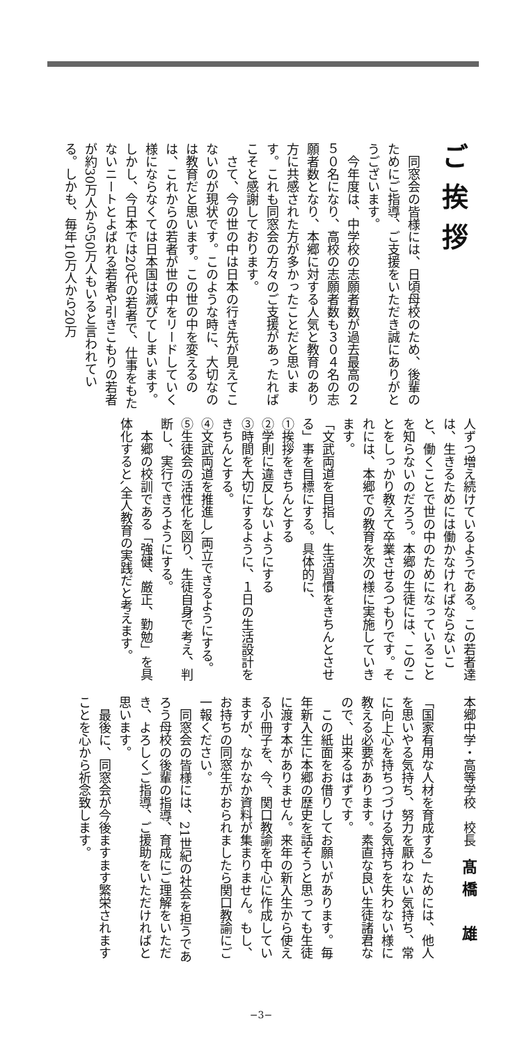ご挨拶
同窓会の皆様には、日頃母校のため、後輩のためにご指導、ご支援をいただき誠にありがとうございます。
今年度は、中学校の志願者数が過去最高の２５０名になり、高校の志願者数も３０４名の志願者数となり、本郷に対する人気と教育のあり方に共感された方が多かったことだと思います。これも同窓会の方々のご支援があったればこそと感謝しております。
さて、今の世の中は日本の行き先が見えてこないのが現状です。このような時に、大切なのは教育だと思います。この世の中を変えるのは、これからの若者が世の中をリードしていく様にならなくては日本国は滅びてしまいます。しかし、今日本では20代の若者で、仕事をもたないニートとよばれる若者や引きこもりの若者が約30万人から50万人もいると言われている。しかも、毎年10万人から20万
人ずつ増え続けているようである。この若者達は、生きるためには働かなければならないこと、働くことで世の中のためになっていることを知らないのだろう。本郷の生徒には、このことをしっかり教えて卒業させるつもりです。それには、本郷での教育を次の様に実施していきます。
「文武両道を目指し、生活習慣をきちんとさせる」事を目標にする。具体的に、
①挨拶をきちんとする
②学則に違反しないようにする
③時間を大切にするように、１日の生活設計をきちんとする。
④文武両道を推進し､両立できるようにする。
⑤生徒会の活性化を図り、生徒自身で考え、判断し、実行できろようにする。
本郷の校訓である「強健、厳正、勤勉」を具体化すると､全人教育の実践だと考えます。
本郷中学・高等学校　校長　髙橋　雄
「国家有用な人材を育成する」ためには、他人を思いやる気持ち、努力を厭わない気持ち、常に向上心を持ちつづける気持ちを失わない様に教える必要があります。素直な良い生徒諸君なので、出来るはずです。
この紙面をお借りしてお願いがあります。毎年新入生に本郷の歴史を話そうと思っても生徒に渡す本がありません。来年の新入生から使える小冊子を、今、関口教諭を中心に作成していますが、なかなか資料が集まりません。もし、お持ちの同窓生がおられましたら関口教諭にご一報ください。
同窓会の皆様には、21世紀の社会を担うであろう母校の後輩の指導、育成にご理解をいただき、よろしくご指導、ご援助をいただければと思います。
最後に、同窓会が今後ますます繁栄されますことを心から祈念致します。
−3−